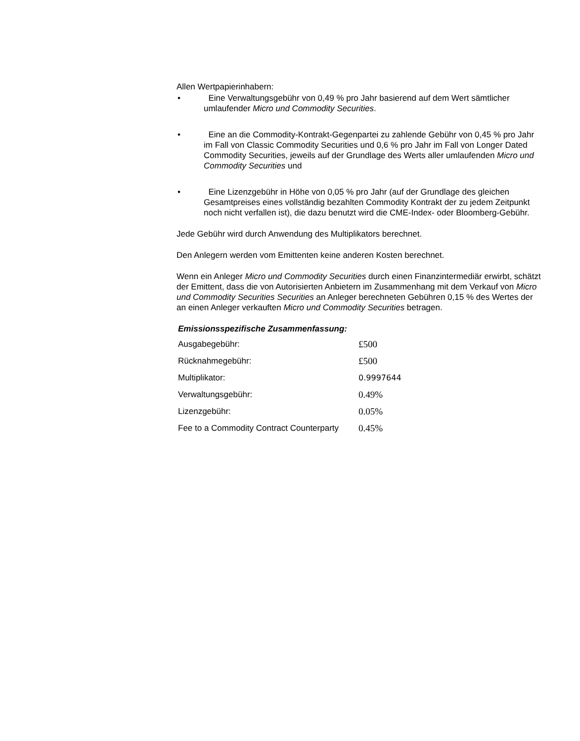Allen Wertpapierinhabern:
• Eine Verwaltungsgebühr von 0,49 % pro Jahr basierend auf dem Wert sämtlicher umlaufender Micro und Commodity Securities.
• Eine an die Commodity-Kontrakt-Gegenpartei zu zahlende Gebühr von 0,45 % pro Jahr im Fall von Classic Commodity Securities und 0,6 % pro Jahr im Fall von Longer Dated Commodity Securities, jeweils auf der Grundlage des Werts aller umlaufenden Micro und Commodity Securities und
• Eine Lizenzgebühr in Höhe von 0,05 % pro Jahr (auf der Grundlage des gleichen Gesamtpreises eines vollständig bezahlten Commodity Kontrakt der zu jedem Zeitpunkt noch nicht verfallen ist), die dazu benutzt wird die CME-Index- oder Bloomberg-Gebühr.
Jede Gebühr wird durch Anwendung des Multiplikators berechnet.
Den Anlegern werden vom Emittenten keine anderen Kosten berechnet.
Wenn ein Anleger Micro und Commodity Securities durch einen Finanzintermediär erwirbt, schätzt der Emittent, dass die von Autorisierten Anbietern im Zusammenhang mit dem Verkauf von Micro und Commodity Securities Securities an Anleger berechneten Gebühren 0,15 % des Wertes der an einen Anleger verkauften Micro und Commodity Securities betragen.
Emissionsspezifische Zusammenfassung:
| Ausgabegebühr: | £500 |
| Rücknahmegebühr: | £500 |
| Multiplikator: | 0.9997644 |
| Verwaltungsgebühr: | 0.49% |
| Lizenzgebühr: | 0.05% |
| Fee to a Commodity Contract Counterparty | 0.45% |